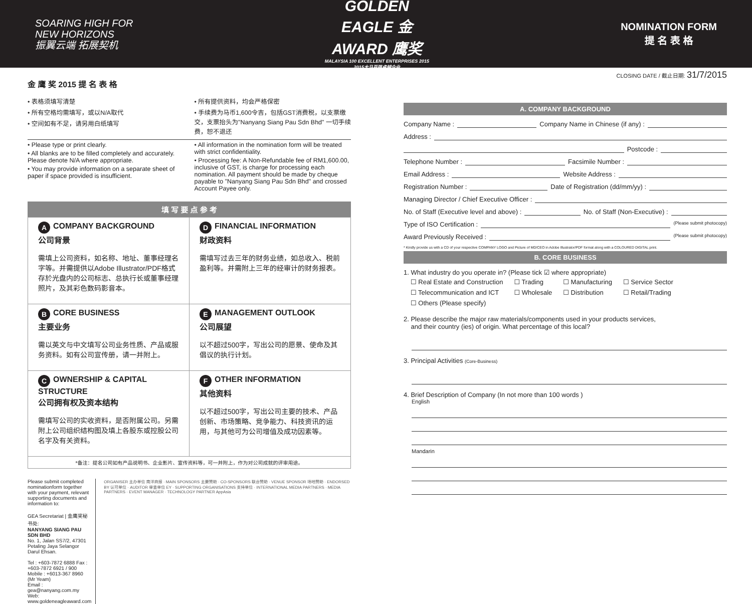SOARING HIGH FOR
NEW HORIZONS
振翼云端 拓展契机
GOLDEN
EAGLE 金
AWARD 鹰奖
MALAYSIA 100 EXCELLENT ENTERPRISES 2015
2015大马百强卓越企业
NOMINATION FORM
提 名 表 格
金 鹰 奖 2015 提 名 表 格
• 表格须填写清楚
• 所有空格均需填写，或以N/A取代
• 空间如有不足，请另用白纸填写
• 所有提供资料，均会严格保密
• 手续费为马币1,600令吉，包括GST消费税，以支票缴交，支票抬头为"Nanyang Siang Pau Sdn Bhd" 一切手续费，恕不退还
• Please type or print clearly.
• All blanks are to be filled completely and accurately. Please denote N/A where appropriate.
• You may provide information on a separate sheet of paper if space provided is insufficient.
• All information in the nomination form will be treated with strict confidentiality.
• Processing fee: A Non-Refundable fee of RM1,600.00, inclusive of GST, is charge for processing each nomination. All payment should be made by cheque payable to "Nanyang Siang Pau Sdn Bhd" and crossed Account Payee only.
填 写 要 点 参 考
| A COMPANY BACKGROUND 公司背景 需填上公司资料，如名称、地址、董事经理名字等。并需提供以Adobe Illustrator/PDF格式存於光盘内的公司标志、总执行长或董事经理照片，及其彩色数码影音本。 | D FINANCIAL INFORMATION 财政资料 需填写过去三年的财务业绩，如总收入、税前盈利等。并需附上三年的经审计的财务报表。 |
| B CORE BUSINESS 主要业务 需以英文与中文填写公司业务性质、产品或服务资料。如有公司宣传册，请一并附上。 | E MANAGEMENT OUTLOOK 公司展望 以不超过500字，写出公司的愿景、使命及其倡议的执行计划。 |
| C OWNERSHIP & CAPITAL STRUCTURE 公司拥有权及资本结构 需填写公司的实收资料，是否附属公司。另需附上公司组织结构图及填上各股东或控股公司名字及有关资料。 | F OTHER INFORMATION 其他资料 以不超过500字，写出公司主要的技术、产品创新、市场策略、竞争能力、科技资讯的运用，与其他可为公司增值及成功因素等。 |
| *备注：提名公司如有产品说明书、企业影片、宣传资料等，可一并附上，作为对公司成就的评审用途。 | |
Please submit completed nominationform together with your payment, relevant supporting documents and information to:
GEA Secretariat | 金鹰奖秘书处:
NANYANG SIANG PAU SDN BHD
No. 1, Jalan SS7/2, 47301 Petaling Jaya Selangor Darul Ehsan.
Tel : +603-7872 6888 Fax : +603-7872 6921 / 900
Mobile : +6013-367 8960 (Mr Yeam)
Email : gea@nanyang.com.my
Web: www.goldeneagleaward.com
ORGANISER 主办单位 南洋商报 · MAIN SPONSORS 主要赞助 · CO-SPONSORS 联合赞助 · VENUE SPONSOR 场地赞助 · ENDORSED BY 认可单位 · AUDITOR 审查单位 EY · SUPPORTING ORGANISATIONS 支持单位 · INTERNATIONAL MEDIA PARTNERS · MEDIA PARTNERS · EVENT MANAGER · TECHNOLOGY PARTNER AppAsia
CLOSING DATE / 截止日期: 31/7/2015
A. COMPANY BACKGROUND
Company Name : Company Name in Chinese (if any) :
Address :
Postcode :
Telephone Number : Facsimile Number :
Email Address : Website Address :
Registration Number : Date of Registration (dd/mm/yy) :
Managing Director / Chief Executive Officer :
No. of Staff (Executive level and above) : No. of Staff (Non-Executive) :
Type of ISO Certification : (Please submit photocopy)
Award Previously Received : (Please submit photocopy)
* Kindly provide us with a CD of your respective COMPANY LOGO and Picture of MD/CEO in Adobe Illustrator/PDF format along with a COLOURED DIGITAL print.
B. CORE BUSINESS
1. What industry do you operate in? (Please tick ☑ where appropriate)
| ☐ Real Estate and Construction | ☐ Trading | ☐ Manufacturing | ☐ Service Sector |
| ☐ Telecommunication and ICT | ☐ Wholesale | ☐ Distribution | ☐ Retail/Trading |
| ☐ Others (Please specify) | | | |
2. Please describe the major raw materials/components used in your products services,
and their country (ies) of origin. What percentage of this local?
3. Principal Activities (Core-Business)
4. Brief Description of Company (In not more than 100 words )
English
Mandarin